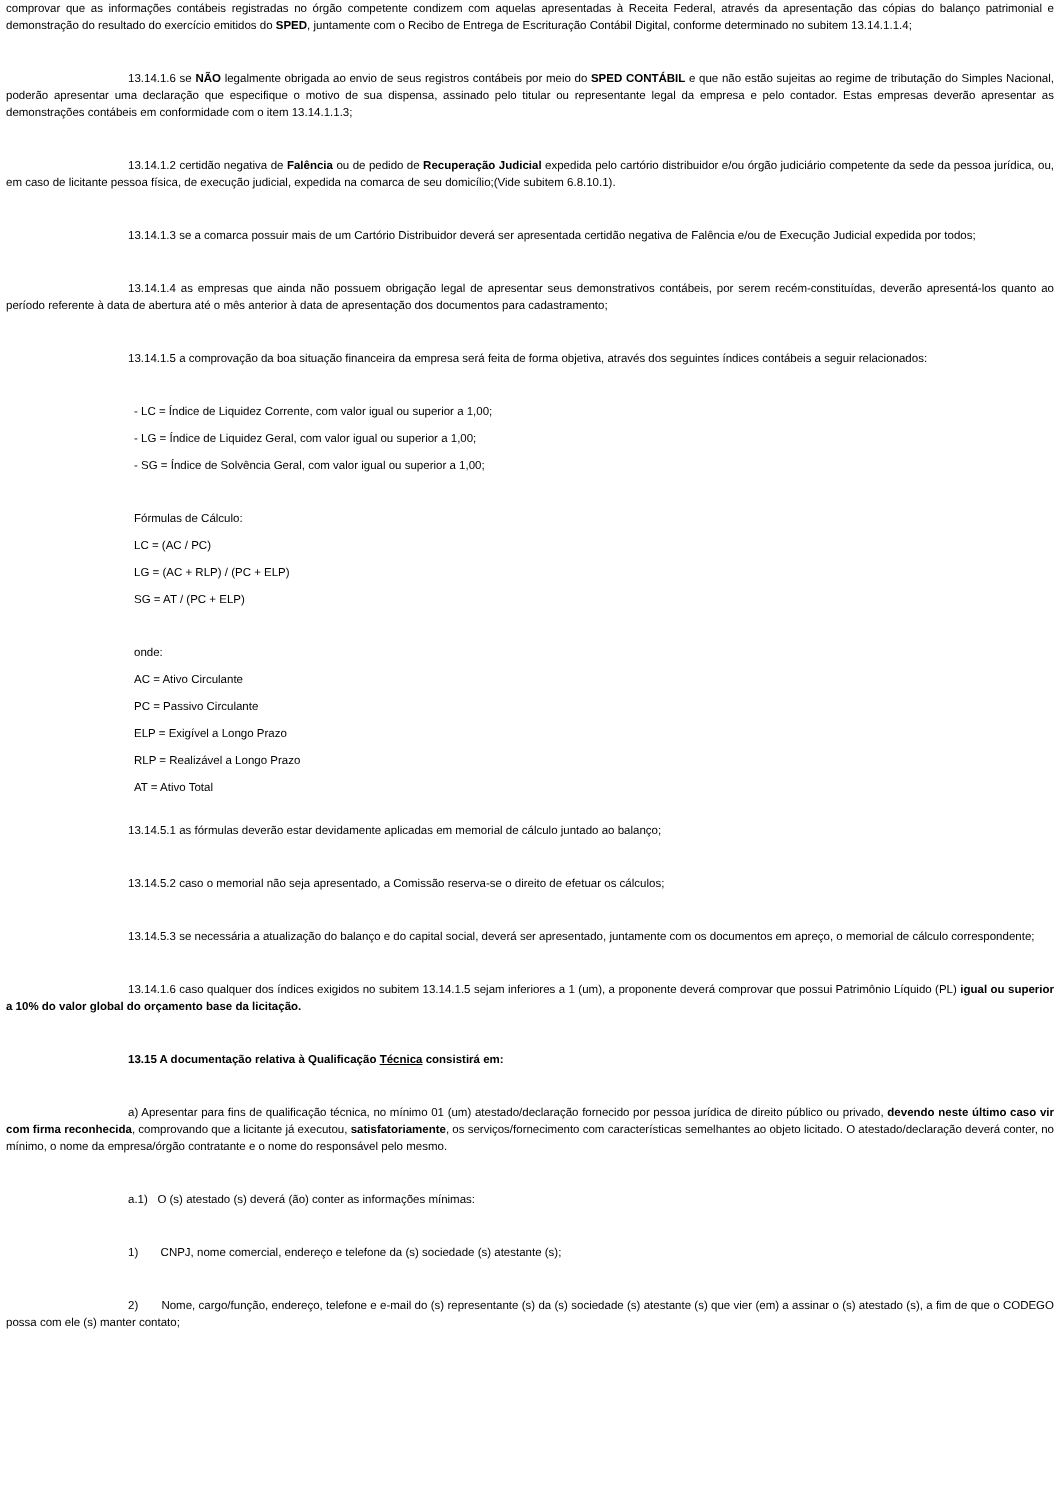comprovar que as informações contábeis registradas no órgão competente condizem com aquelas apresentadas à Receita Federal, através da apresentação das cópias do balanço patrimonial e demonstração do resultado do exercício emitidos do SPED, juntamente com o Recibo de Entrega de Escrituração Contábil Digital, conforme determinado no subitem 13.14.1.1.4;
13.14.1.6 se NÃO legalmente obrigada ao envio de seus registros contábeis por meio do SPED CONTÁBIL e que não estão sujeitas ao regime de tributação do Simples Nacional, poderão apresentar uma declaração que especifique o motivo de sua dispensa, assinado pelo titular ou representante legal da empresa e pelo contador. Estas empresas deverão apresentar as demonstrações contábeis em conformidade com o item 13.14.1.1.3;
13.14.1.2 certidão negativa de Falência ou de pedido de Recuperação Judicial expedida pelo cartório distribuidor e/ou órgão judiciário competente da sede da pessoa jurídica, ou, em caso de licitante pessoa física, de execução judicial, expedida na comarca de seu domicílio;(Vide subitem 6.8.10.1).
13.14.1.3 se a comarca possuir mais de um Cartório Distribuidor deverá ser apresentada certidão negativa de Falência e/ou de Execução Judicial expedida por todos;
13.14.1.4 as empresas que ainda não possuem obrigação legal de apresentar seus demonstrativos contábeis, por serem recém-constituídas, deverão apresentá-los quanto ao período referente à data de abertura até o mês anterior à data de apresentação dos documentos para cadastramento;
13.14.1.5 a comprovação da boa situação financeira da empresa será feita de forma objetiva, através dos seguintes índices contábeis a seguir relacionados:
- LC = Índice de Liquidez Corrente, com valor igual ou superior a 1,00;
- LG = Índice de Liquidez Geral, com valor igual ou superior a 1,00;
- SG = Índice de Solvência Geral, com valor igual ou superior a 1,00;
Fórmulas de Cálculo:
LC = (AC / PC)
LG = (AC + RLP) / (PC + ELP)
SG = AT / (PC + ELP)
onde:
AC = Ativo Circulante
PC = Passivo Circulante
ELP = Exigível a Longo Prazo
RLP = Realizável a Longo Prazo
AT = Ativo Total
13.14.5.1 as fórmulas deverão estar devidamente aplicadas em memorial de cálculo juntado ao balanço;
13.14.5.2 caso o memorial não seja apresentado, a Comissão reserva-se o direito de efetuar os cálculos;
13.14.5.3 se necessária a atualização do balanço e do capital social, deverá ser apresentado, juntamente com os documentos em apreço, o memorial de cálculo correspondente;
13.14.1.6 caso qualquer dos índices exigidos no subitem 13.14.1.5 sejam inferiores a 1 (um), a proponente deverá comprovar que possui Patrimônio Líquido (PL) igual ou superior a 10% do valor global do orçamento base da licitação.
13.15 A documentação relativa à Qualificação Técnica consistirá em:
a) Apresentar para fins de qualificação técnica, no mínimo 01 (um) atestado/declaração fornecido por pessoa jurídica de direito público ou privado, devendo neste último caso vir com firma reconhecida, comprovando que a licitante já executou, satisfatoriamente, os serviços/fornecimento com características semelhantes ao objeto licitado. O atestado/declaração deverá conter, no mínimo, o nome da empresa/órgão contratante e o nome do responsável pelo mesmo.
a.1) O (s) atestado (s) deverá (ão) conter as informações mínimas:
1) CNPJ, nome comercial, endereço e telefone da (s) sociedade (s) atestante (s);
2) Nome, cargo/função, endereço, telefone e e-mail do (s) representante (s) da (s) sociedade (s) atestante (s) que vier (em) a assinar o (s) atestado (s), a fim de que o CODEGO possa com ele (s) manter contato;